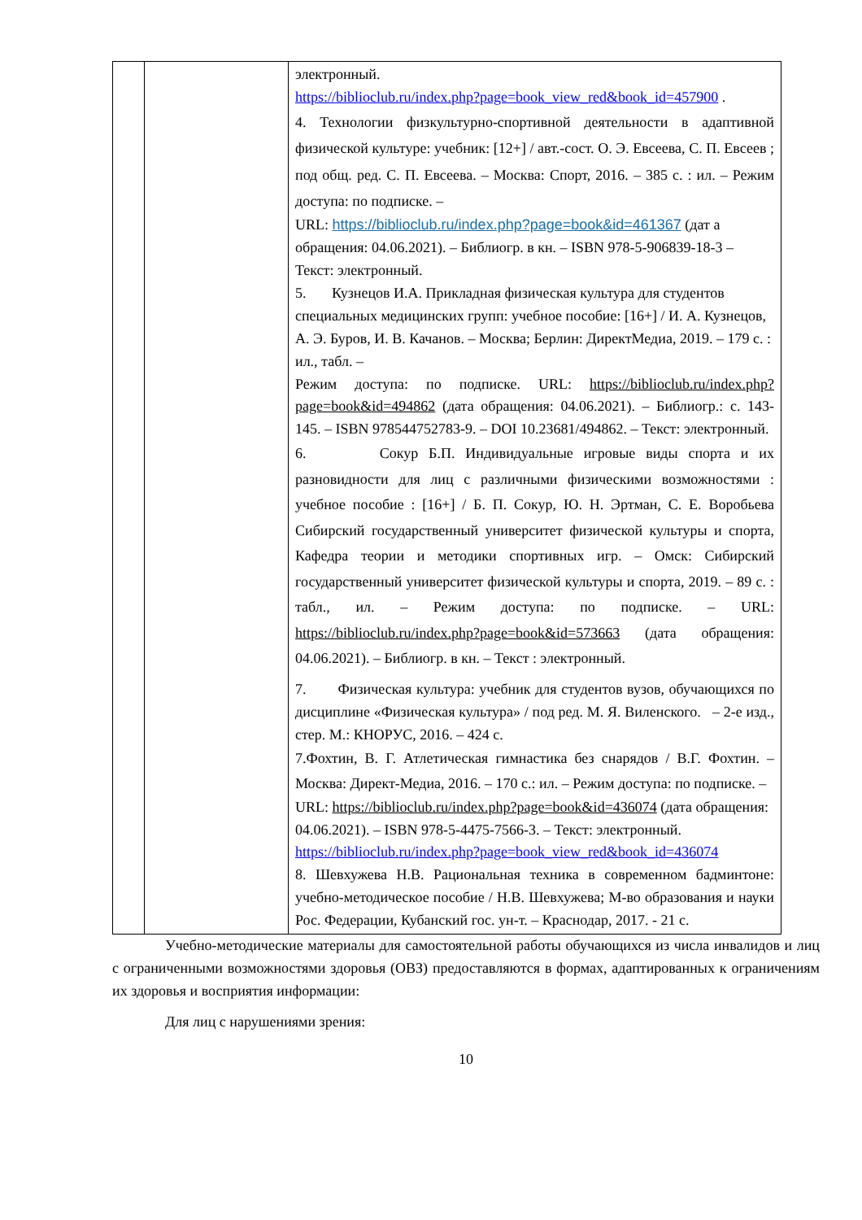| | | электронный. https://biblioclub.ru/index.php?page=book_view_red&book_id=457900 . 4. Технологии физкультурно-спортивной деятельности в адаптивной физической культуре: учебник: [12+] / авт.-сост. О. Э. Евсеева, С. П. Евсеев ; под общ. ред. С. П. Евсеева. – Москва: Спорт, 2016. – 385 с. : ил. – Режим доступа: по подписке. – URL: https://biblioclub.ru/index.php?page=book&id=461367 (дат а обращения: 04.06.2021). – Библиогр. в кн. – ISBN 978-5-906839-18-3 – Текст: электронный. 5. Кузнецов И.А. Прикладная физическая культура для студентов специальных медицинских групп: учебное пособие: [16+] / И. А. Кузнецов, А. Э. Буров, И. В. Качанов. – Москва; Берлин: ДиректМедиа, 2019. – 179 с. : ил., табл. – Режим доступа: по подписке. URL: https://biblioclub.ru/index.php?page=book&id=494862 (дата обращения: 04.06.2021). – Библиогр.: с. 143-145. – ISBN 978544752783-9. – DOI 10.23681/494862. – Текст: электронный. 6. Сокур Б.П. Индивидуальные игровые виды спорта и их разновидности для лиц с различными физическими возможностями : учебное пособие : [16+] / Б. П. Сокур, Ю. Н. Эртман, С. Е. Воробьева Сибирский государственный университет физической культуры и спорта, Кафедра теории и методики спортивных игр. – Омск: Сибирский государственный университет физической культуры и спорта, 2019. – 89 с. : табл., ил. – Режим доступа: по подписке. – URL: https://biblioclub.ru/index.php?page=book&id=573663 (дата обращения: 04.06.2021). – Библиогр. в кн. – Текст : электронный. 7. Физическая культура: учебник для студентов вузов, обучающихся по дисциплине «Физическая культура» / под ред. М. Я. Виленского. – 2-е изд., стер. М.: КНОРУС, 2016. – 424 с. 7.Фохтин, В. Г. Атлетическая гимнастика без снарядов / В.Г. Фохтин. – Москва: Директ-Медиа, 2016. – 170 с.: ил. – Режим доступа: по подписке. – URL: https://biblioclub.ru/index.php?page=book&id=436074 (дата обращения: 04.06.2021). – ISBN 978-5-4475-7566-3. – Текст: электронный. https://biblioclub.ru/index.php?page=book_view_red&book_id=436074 8. Шевхужева Н.В. Рациональная техника в современном бадминтоне: учебно-методическое пособие / Н.В. Шевхужева; М-во образования и науки Рос. Федерации, Кубанский гос. ун-т. – Краснодар, 2017. - 21 с. |
Учебно-методические материалы для самостоятельной работы обучающихся из числа инвалидов и лиц с ограниченными возможностями здоровья (ОВЗ) предоставляются в формах, адаптированных к ограничениям их здоровья и восприятия информации:
Для лиц с нарушениями зрения:
10